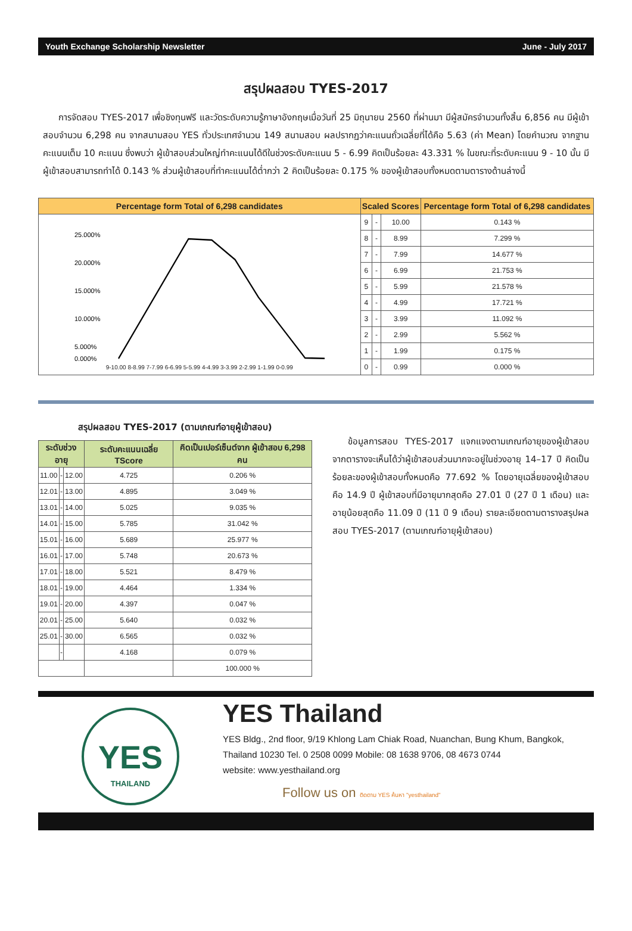Youth Exchange Scholarship Newsletter June - July 2017
สรุปผลสอบ TYES-2017
การจัดสอบ TYES-2017 เพื่อชิงทุนฟรี และวัดระดับความรู้ภาษาอังกฤษเมื่อวันที่ 25 มิถุนายน 2560 ที่ผ่านมา มีผู้สมัครจำนวนทั้งสิ้น 6,856 คน มีผู้เข้าสอบจำนวน 6,298 คน จากสนามสอบ YES ทั่วประเทศจำนวน 149 สนามสอบ ผลปรากฏว่าคะแนนถั่วเฉลี่ยที่ได้คือ 5.63 (ค่า Mean) โดยคำนวณ จากฐานคะแนนเต็ม 10 คะแนน ซึ่งพบว่า ผู้เข้าสอบส่วนใหญ่ทำคะแนนได้ดีในช่วงระดับคะแนน 5 - 6.99 คิดเป็นร้อยละ 43.331 % ในขณะที่ระดับคะแนน 9 - 10 นั้น มีผู้เข้าสอบสามารถทำได้ 0.143 % ส่วนผู้เข้าสอบที่ทำคะแนนได้ต่ำกว่า 2 คิดเป็นร้อยละ 0.175 % ของผู้เข้าสอบทั้งหมดตามตารางด้านล่างนี้
| Percentage form Total of 6,298 candidates | Scaled Scores | | | Percentage form Total of 6,298 candidates |
| --- | --- | --- | --- | --- |
| 25.000% 20.000% 15.000% 10.000% 5.000% 0.000% 9-10.00 8-8.99 7-7.99 6-6.99 5-5.99 4-4.99 3-3.99 2-2.99 1-1.99 0-0.99 | 9 | - | 10.00 | 0.143 % |
| | 8 | - | 8.99 | 7.299 % |
| | 7 | - | 7.99 | 14.677 % |
| | 6 | - | 6.99 | 21.753 % |
| | 5 | - | 5.99 | 21.578 % |
| | 4 | - | 4.99 | 17.721 % |
| | 3 | - | 3.99 | 11.092 % |
| | 2 | - | 2.99 | 5.562 % |
| | 1 | - | 1.99 | 0.175 % |
| | 0 | - | 0.99 | 0.000 % |
สรุปผลสอบ TYES-2017 (ตามเกณฑ์อายุผู้เข้าสอบ)
| ระดับช่วงอายุ | | | ระดับคะแนนเฉลี่ย TScore | คิดเป็นเปอร์เซ็นต์จาก ผู้เข้าสอบ 6,298 คน |
| --- | --- | --- | --- | --- |
| 11.00 | - | 12.00 | 4.725 | 0.206 % |
| 12.01 | - | 13.00 | 4.895 | 3.049 % |
| 13.01 | - | 14.00 | 5.025 | 9.035 % |
| 14.01 | - | 15.00 | 5.785 | 31.042 % |
| 15.01 | - | 16.00 | 5.689 | 25.977 % |
| 16.01 | - | 17.00 | 5.748 | 20.673 % |
| 17.01 | - | 18.00 | 5.521 | 8.479 % |
| 18.01 | - | 19.00 | 4.464 | 1.334 % |
| 19.01 | - | 20.00 | 4.397 | 0.047 % |
| 20.01 | - | 25.00 | 5.640 | 0.032 % |
| 25.01 | - | 30.00 | 6.565 | 0.032 % |
| | - | | 4.168 | 0.079 % |
| | | | | 100.000 % |
ข้อมูลการสอบ TYES-2017 แจกแจงตามเกณฑ์อายุของผู้เข้าสอบ จากตารางจะเห็นได้ว่าผู้เข้าสอบส่วนมากจะอยู่ในช่วงอายุ 14–17 ปี คิดเป็น ร้อยละของผู้เข้าสอบทั้งหมดคือ 77.692 % โดยอายุเฉลี่ยของผู้เข้าสอบคือ 14.9 ปี ผู้เข้าสอบที่มีอายุมากสุดคือ 27.01 ปี (27 ปี 1 เดือน) และอายุน้อยสุดคือ 11.09 ปี (11 ปี 9 เดือน) รายละเอียดตามตารางสรุปผลสอบ TYES-2017 (ตามเกณฑ์อายุผู้เข้าสอบ)
YES
THAILAND
YES Thailand
YES Bldg., 2nd floor, 9/19 Khlong Lam Chiak Road, Nuanchan, Bung Khum, Bangkok, Thailand 10230 Tel. 0 2508 0099 Mobile: 08 1638 9706, 08 4673 0744
website: www.yesthailand.org
Follow us on ติดตาม YES ค้นหา "yesthailand"